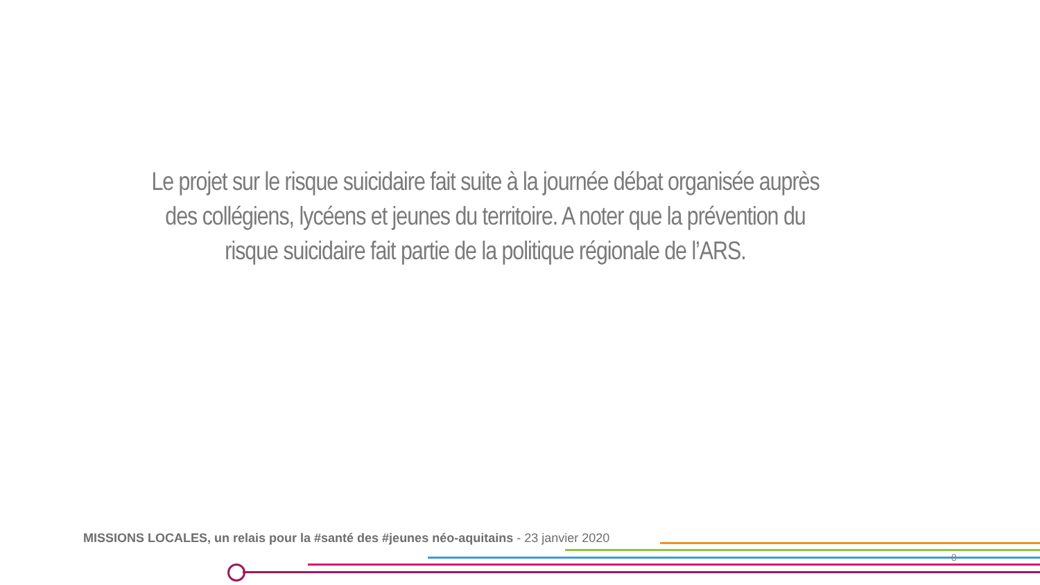Le projet sur le risque suicidaire fait suite à la journée débat organisée auprès des collégiens, lycéens et jeunes du territoire. A noter que la prévention du risque suicidaire fait partie de la politique régionale de l’ARS.
MISSIONS LOCALES, un relais pour la #santé des #jeunes néo-aquitains - 23 janvier 2020
8